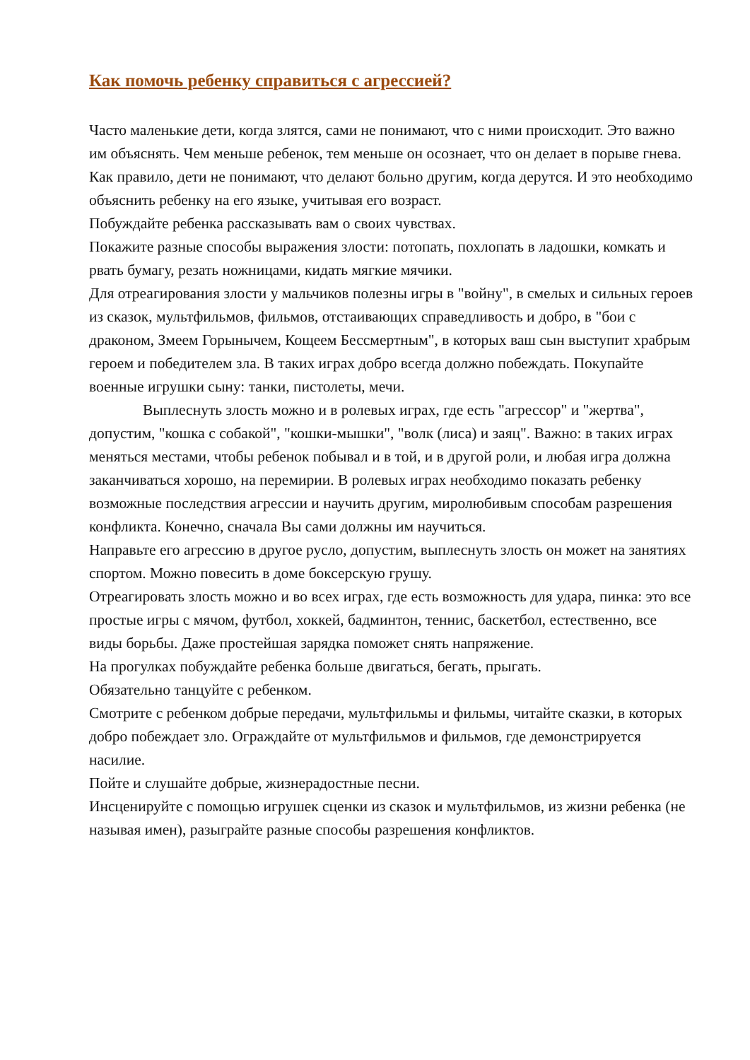Как помочь ребенку справиться с агрессией?
Часто маленькие дети, когда злятся, сами не понимают, что с ними происходит. Это важно им объяснять. Чем меньше ребенок, тем меньше он осознает, что он делает в порыве гнева. Как правило, дети не понимают, что делают больно другим, когда дерутся. И это необходимо объяснить ребенку на его языке, учитывая его возраст.
Побуждайте ребенка рассказывать вам о своих чувствах.
Покажите разные способы выражения злости: потопать, похлопать в ладошки, комкать и рвать бумагу, резать ножницами, кидать мягкие мячики.
Для отреагирования злости у мальчиков полезны игры в "войну", в смелых и сильных героев из сказок, мультфильмов, фильмов, отстаивающих справедливость и добро, в "бои с драконом, Змеем Горынычем, Кощеем Бессмертным", в которых ваш сын выступит храбрым героем и победителем зла. В таких играх добро всегда должно побеждать. Покупайте военные игрушки сыну: танки, пистолеты, мечи.
Выплеснуть злость можно и в ролевых играх, где есть "агрессор" и "жертва", допустим, "кошка с собакой", "кошки-мышки", "волк (лиса) и заяц". Важно: в таких играх меняться местами, чтобы ребенок побывал и в той, и в другой роли, и любая игра должна заканчиваться хорошо, на перемирии. В ролевых играх необходимо показать ребенку возможные последствия агрессии и научить другим, миролюбивым способам разрешения конфликта. Конечно, сначала Вы сами должны им научиться.
Направьте его агрессию в другое русло, допустим, выплеснуть злость он может на занятиях спортом. Можно повесить в доме боксерскую грушу.
Отреагировать злость можно и во всех играх, где есть возможность для удара, пинка: это все простые игры с мячом, футбол, хоккей, бадминтон, теннис, баскетбол, естественно, все виды борьбы. Даже простейшая зарядка поможет снять напряжение.
На прогулках побуждайте ребенка больше двигаться, бегать, прыгать.
Обязательно танцуйте с ребенком.
Смотрите с ребенком добрые передачи, мультфильмы и фильмы, читайте сказки, в которых добро побеждает зло. Ограждайте от мультфильмов и фильмов, где демонстрируется насилие.
Пойте и слушайте добрые, жизнерадостные песни.
Инсценируйте с помощью игрушек сценки из сказок и мультфильмов, из жизни ребенка (не называя имен), разыграйте разные способы разрешения конфликтов.